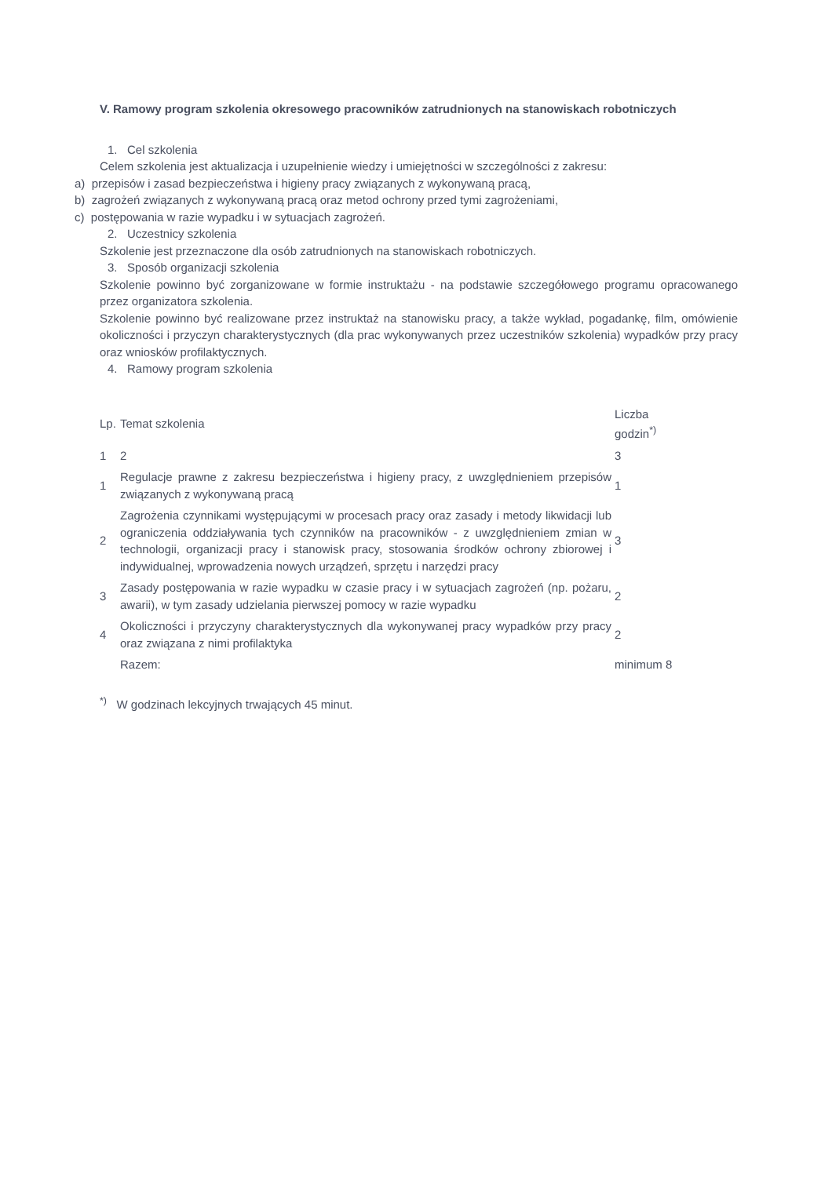V. Ramowy program szkolenia okresowego pracowników zatrudnionych na stanowiskach robotniczych
1. Cel szkolenia
Celem szkolenia jest aktualizacja i uzupełnienie wiedzy i umiejętności w szczególności z zakresu:
a) przepisów i zasad bezpieczeństwa i higieny pracy związanych z wykonywaną pracą,
b) zagrożeń związanych z wykonywaną pracą oraz metod ochrony przed tymi zagrożeniami,
c) postępowania w razie wypadku i w sytuacjach zagrożeń.
2. Uczestnicy szkolenia
Szkolenie jest przeznaczone dla osób zatrudnionych na stanowiskach robotniczych.
3. Sposób organizacji szkolenia
Szkolenie powinno być zorganizowane w formie instruktażu - na podstawie szczegółowego programu opracowanego przez organizatora szkolenia.
Szkolenie powinno być realizowane przez instruktaż na stanowisku pracy, a także wykład, pogadankę, film, omówienie okoliczności i przyczyn charakterystycznych (dla prac wykonywanych przez uczestników szkolenia) wypadków przy pracy oraz wniosków profilaktycznych.
4. Ramowy program szkolenia
| Lp. | Temat szkolenia | Liczba godzin<sup>*)</sup> |
| 1 | 2 | 3 |
| 1 | Regulacje prawne z zakresu bezpieczeństwa i higieny pracy, z uwzględnieniem przepisów związanych z wykonywaną pracą | 1 |
| 2 | Zagrożenia czynnikami występującymi w procesach pracy oraz zasady i metody likwidacji lub ograniczenia oddziaływania tych czynników na pracowników - z uwzględnieniem zmian w technologii, organizacji pracy i stanowisk pracy, stosowania środków ochrony zbiorowej i indywidualnej, wprowadzenia nowych urządzeń, sprzętu i narzędzi pracy | 3 |
| 3 | Zasady postępowania w razie wypadku w czasie pracy i w sytuacjach zagrożeń (np. pożaru, awarii), w tym zasady udzielania pierwszej pomocy w razie wypadku | 2 |
| 4 | Okoliczności i przyczyny charakterystycznych dla wykonywanej pracy wypadków przy pracy oraz związana z nimi profilaktyka | 2 |
| | Razem: | minimum 8 |
<sup>*)</sup> W godzinach lekcyjnych trwających 45 minut.